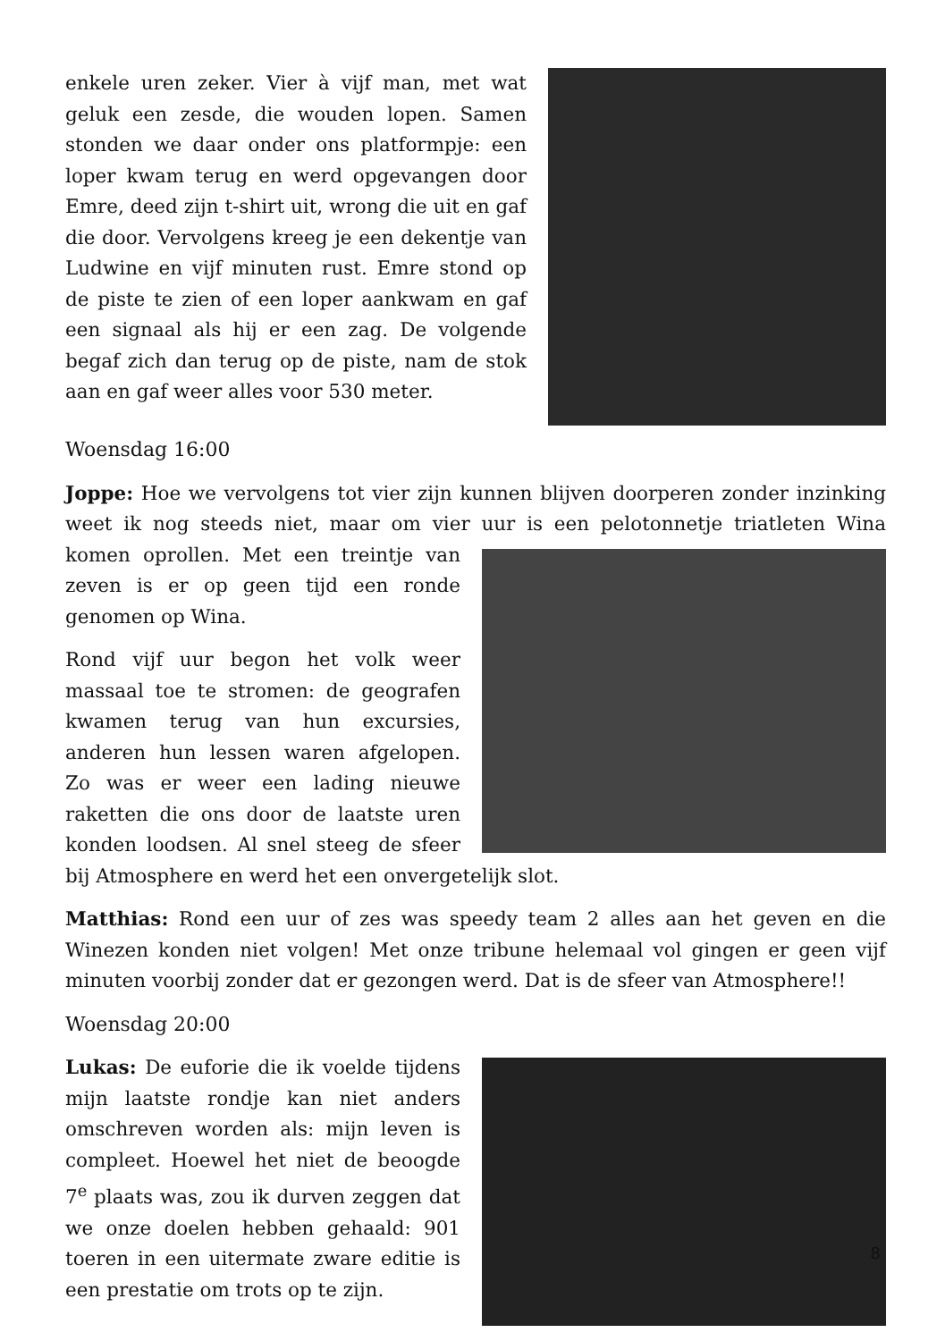enkele uren zeker. Vier à vijf man, met wat geluk een zesde, die wouden lopen. Samen stonden we daar onder ons platformpje: een loper kwam terug en werd opgevangen door Emre, deed zijn t-shirt uit, wrong die uit en gaf die door. Vervolgens kreeg je een dekentje van Ludwine en vijf minuten rust. Emre stond op de piste te zien of een loper aankwam en gaf een signaal als hij er een zag. De volgende begaf zich dan terug op de piste, nam de stok aan en gaf weer alles voor 530 meter.
Woensdag 16:00
Joppe: Hoe we vervolgens tot vier zijn kunnen blijven doorperen zonder inzinking weet ik nog steeds niet, maar om vier uur is een pelotonnetje triatleten Wina komen oprollen. Met een treintje van zeven is er op geen tijd een ronde genomen op Wina.
Rond vijf uur begon het volk weer massaal toe te stromen: de geografen kwamen terug van hun excursies, anderen hun lessen waren afgelopen. Zo was er weer een lading nieuwe raketten die ons door de laatste uren konden loodsen. Al snel steeg de sfeer bij Atmosphere en werd het een onvergetelijk slot.
Matthias: Rond een uur of zes was speedy team 2 alles aan het geven en die Winezen konden niet volgen! Met onze tribune helemaal vol gingen er geen vijf minuten voorbij zonder dat er gezongen werd. Dat is de sfeer van Atmosphere!!
Woensdag 20:00
Lukas: De euforie die ik voelde tijdens mijn laatste rondje kan niet anders omschreven worden als: mijn leven is compleet. Hoewel het niet de beoogde 7<sup>e</sup> plaats was, zou ik durven zeggen dat we onze doelen hebben gehaald: 901 toeren in een uitermate zware editie is een prestatie om trots op te zijn.
8